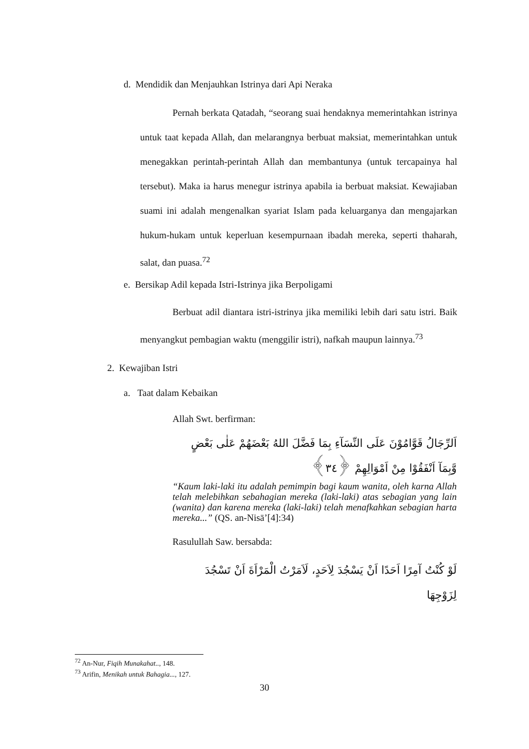d. Mendidik dan Menjauhkan Istrinya dari Api Neraka
Pernah berkata Qatadah, “seorang suai hendaknya memerintahkan istrinya untuk taat kepada Allah, dan melarangnya berbuat maksiat, memerintahkan untuk menegakkan perintah-perintah Allah dan membantunya (untuk tercapainya hal tersebut). Maka ia harus menegur istrinya apabila ia berbuat maksiat. Kewajiaban suami ini adalah mengenalkan syariat Islam pada keluarganya dan mengajarkan hukum-hukam untuk keperluan kesempurnaan ibadah mereka, seperti thaharah, salat, dan puasa.<sup>72</sup>
e. Bersikap Adil kepada Istri-Istrinya jika Berpoligami
Berbuat adil diantara istri-istrinya jika memiliki lebih dari satu istri. Baik menyangkut pembagian waktu (menggilir istri), nafkah maupun lainnya.<sup>73</sup>
2. Kewajiban Istri
a. Taat dalam Kebaikan
Allah Swt. berfirman:
اَلرِّجَالُ قَوَّامُوْنَ عَلَى النِّسَآءِ بِمَا فَضَّلَ اللهُ بَعْضَهُمْ عَلٰى بَعْضٍ وَّبِمَآ اَنْفَقُوْا مِنْ اَمْوَالِهِمْ ﴿٣٤﴾
“Kaum laki-laki itu adalah pemimpin bagi kaum wanita, oleh karna Allah telah melebihkan sebahagian mereka (laki-laki) atas sebagian yang lain (wanita) dan karena mereka (laki-laki) telah menafkahkan sebagian harta mereka...” (QS. an-Nisā’[4]:34)
Rasulullah Saw. bersabda:
لَوْ كُنْتُ آمِرًا اَحَدًا اَنْ يَسْجُدَ لِاَحَدٍ، لَاَمَرْتُ الْمَرْاَةَ اَنْ تَسْجُدَ لِزَوْجِهَا
<sup>72</sup> An-Nur, Fiqih Munakahat.., 148.
<sup>73</sup> Arifin, Menikah untuk Bahagia..., 127.
30